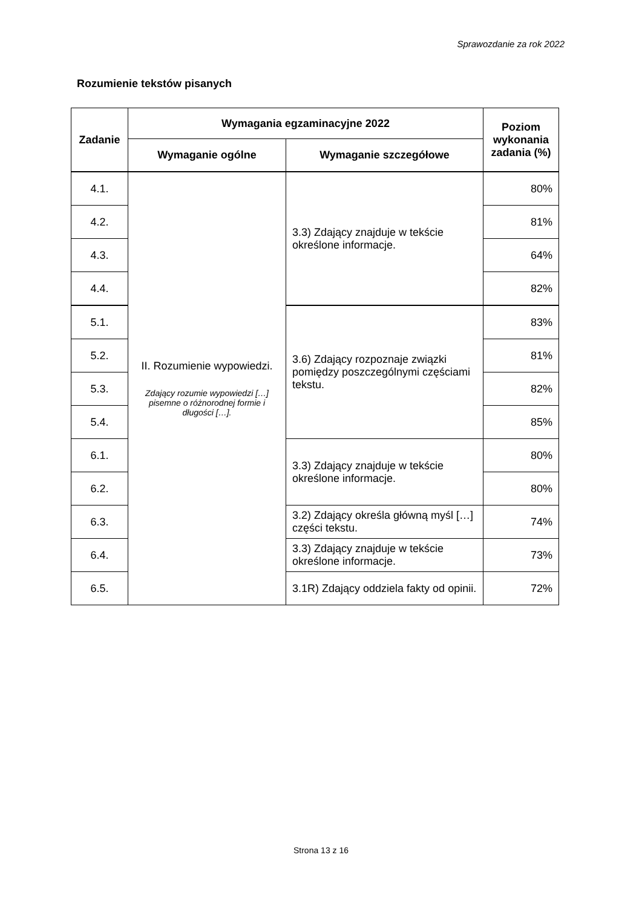Sprawozdanie za rok 2022
Rozumienie tekstów pisanych
| Zadanie | Wymagania egzaminacyjne 2022 | | Poziom wykonania zadania (%) |
| --- | --- | --- | --- |
| | Wymaganie ogólne | Wymaganie szczegółowe | |
| 4.1. | II. Rozumienie wypowiedzi. Zdający rozumie wypowiedzi […] pisemne o różnorodnej formie i długości […]. | 3.3) Zdający znajduje w tekście określone informacje. | 80% |
| 4.2. | | | 81% |
| 4.3. | | | 64% |
| 4.4. | | | 82% |
| 5.1. | | 3.6) Zdający rozpoznaje związki pomiędzy poszczególnymi częściami tekstu. | 83% |
| 5.2. | | | 81% |
| 5.3. | | | 82% |
| 5.4. | | | 85% |
| 6.1. | | 3.3) Zdający znajduje w tekście określone informacje. | 80% |
| 6.2. | | | 80% |
| 6.3. | | 3.2) Zdający określa główną myśl […] części tekstu. | 74% |
| 6.4. | | 3.3) Zdający znajduje w tekście określone informacje. | 73% |
| 6.5. | | 3.1R) Zdający oddziela fakty od opinii. | 72% |
Strona 13 z 16